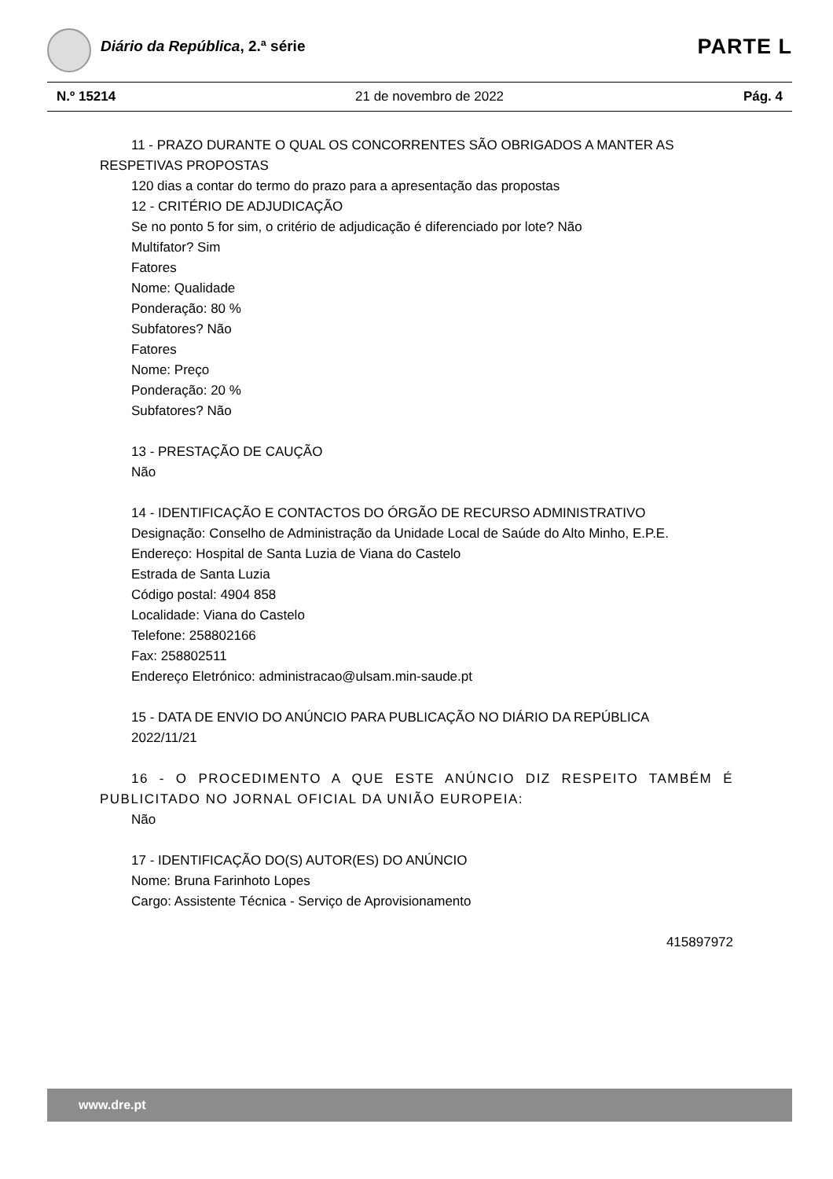Diário da República, 2.ª série PARTE L
N.º 15214 21 de novembro de 2022 Pág. 4
11 - PRAZO DURANTE O QUAL OS CONCORRENTES SÃO OBRIGADOS A MANTER AS RESPETIVAS PROPOSTAS
120 dias a contar do termo do prazo para a apresentação das propostas
12 - CRITÉRIO DE ADJUDICAÇÃO
Se no ponto 5 for sim, o critério de adjudicação é diferenciado por lote? Não
Multifator? Sim
Fatores
Nome: Qualidade
Ponderação: 80 %
Subfatores? Não
Fatores
Nome: Preço
Ponderação: 20 %
Subfatores? Não
13 - PRESTAÇÃO DE CAUÇÃO
Não
14 - IDENTIFICAÇÃO E CONTACTOS DO ÓRGÃO DE RECURSO ADMINISTRATIVO
Designação: Conselho de Administração da Unidade Local de Saúde do Alto Minho, E.P.E.
Endereço: Hospital de Santa Luzia de Viana do Castelo
Estrada de Santa Luzia
Código postal: 4904 858
Localidade: Viana do Castelo
Telefone: 258802166
Fax: 258802511
Endereço Eletrónico: administracao@ulsam.min-saude.pt
15 - DATA DE ENVIO DO ANÚNCIO PARA PUBLICAÇÃO NO DIÁRIO DA REPÚBLICA
2022/11/21
16 - O PROCEDIMENTO A QUE ESTE ANÚNCIO DIZ RESPEITO TAMBÉM É PUBLICITADO NO JORNAL OFICIAL DA UNIÃO EUROPEIA:
Não
17 - IDENTIFICAÇÃO DO(S) AUTOR(ES) DO ANÚNCIO
Nome: Bruna Farinhoto Lopes
Cargo: Assistente Técnica - Serviço de Aprovisionamento
415897972
www.dre.pt